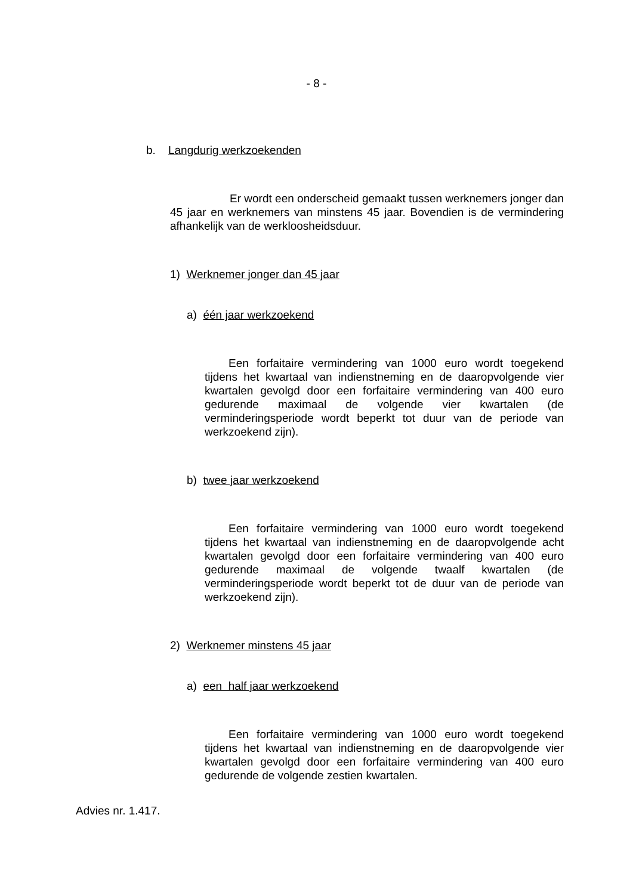- 8 -
b. Langdurig werkzoekenden
Er wordt een onderscheid gemaakt tussen werknemers jonger dan 45 jaar en werknemers van minstens 45 jaar. Bovendien is de vermindering afhankelijk van de werkloosheidsduur.
1) Werknemer jonger dan 45 jaar
a) één jaar werkzoekend
Een forfaitaire vermindering van 1000 euro wordt toegekend tijdens het kwartaal van indienstneming en de daaropvolgende vier kwartalen gevolgd door een forfaitaire vermindering van 400 euro gedurende maximaal de volgende vier kwartalen (de verminderingsperiode wordt beperkt tot duur van de periode van werkzoekend zijn).
b) twee jaar werkzoekend
Een forfaitaire vermindering van 1000 euro wordt toegekend tijdens het kwartaal van indienstneming en de daaropvolgende acht kwartalen gevolgd door een forfaitaire vermindering van 400 euro gedurende maximaal de volgende twaalf kwartalen (de verminderingsperiode wordt beperkt tot de duur van de periode van werkzoekend zijn).
2) Werknemer minstens 45 jaar
a) een half jaar werkzoekend
Een forfaitaire vermindering van 1000 euro wordt toegekend tijdens het kwartaal van indienstneming en de daaropvolgende vier kwartalen gevolgd door een forfaitaire vermindering van 400 euro gedurende de volgende zestien kwartalen.
Advies nr. 1.417.